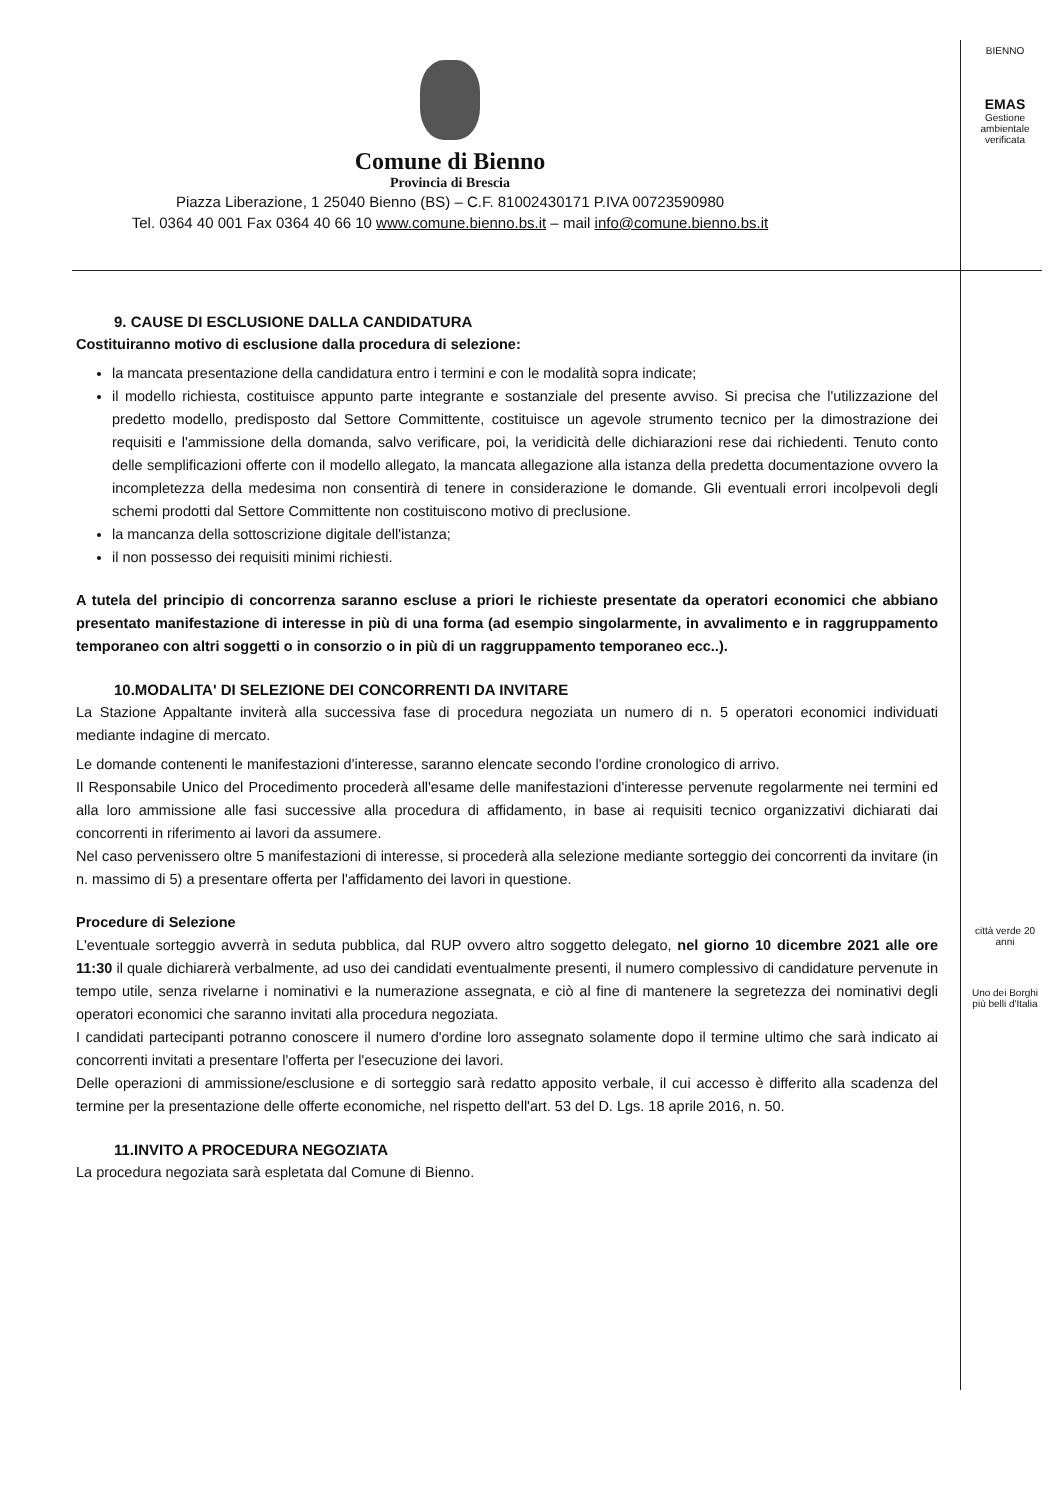Comune di Bienno
Provincia di Brescia
Piazza Liberazione, 1 25040 Bienno (BS) – C.F. 81002430171 P.IVA 00723590980
Tel. 0364 40 001 Fax 0364 40 66 10 www.comune.bienno.bs.it – mail info@comune.bienno.bs.it
BIENNO
EMAS
Gestione ambientale verificata
città verde 20 anni
Uno dei Borghi più belli d'Italia
9. CAUSE DI ESCLUSIONE DALLA CANDIDATURA
Costituiranno motivo di esclusione dalla procedura di selezione:
la mancata presentazione della candidatura entro i termini e con le modalità sopra indicate;
il modello richiesta, costituisce appunto parte integrante e sostanziale del presente avviso. Si precisa che l'utilizzazione del predetto modello, predisposto dal Settore Committente, costituisce un agevole strumento tecnico per la dimostrazione dei requisiti e l'ammissione della domanda, salvo verificare, poi, la veridicità delle dichiarazioni rese dai richiedenti. Tenuto conto delle semplificazioni offerte con il modello allegato, la mancata allegazione alla istanza della predetta documentazione ovvero la incompletezza della medesima non consentirà di tenere in considerazione le domande. Gli eventuali errori incolpevoli degli schemi prodotti dal Settore Committente non costituiscono motivo di preclusione.
la mancanza della sottoscrizione digitale dell'istanza;
il non possesso dei requisiti minimi richiesti.
A tutela del principio di concorrenza saranno escluse a priori le richieste presentate da operatori economici che abbiano presentato manifestazione di interesse in più di una forma (ad esempio singolarmente, in avvalimento e in raggruppamento temporaneo con altri soggetti o in consorzio o in più di un raggruppamento temporaneo ecc..).
10.MODALITA' DI SELEZIONE DEI CONCORRENTI DA INVITARE
La Stazione Appaltante inviterà alla successiva fase di procedura negoziata un numero di n. 5 operatori economici individuati mediante indagine di mercato.
Le domande contenenti le manifestazioni d'interesse, saranno elencate secondo l'ordine cronologico di arrivo.
Il Responsabile Unico del Procedimento procederà all'esame delle manifestazioni d'interesse pervenute regolarmente nei termini ed alla loro ammissione alle fasi successive alla procedura di affidamento, in base ai requisiti tecnico organizzativi dichiarati dai concorrenti in riferimento ai lavori da assumere.
Nel caso pervenissero oltre 5 manifestazioni di interesse, si procederà alla selezione mediante sorteggio dei concorrenti da invitare (in n. massimo di 5) a presentare offerta per l'affidamento dei lavori in questione.
Procedure di Selezione
L'eventuale sorteggio avverrà in seduta pubblica, dal RUP ovvero altro soggetto delegato, nel giorno 10 dicembre 2021 alle ore 11:30 il quale dichiarerà verbalmente, ad uso dei candidati eventualmente presenti, il numero complessivo di candidature pervenute in tempo utile, senza rivelarne i nominativi e la numerazione assegnata, e ciò al fine di mantenere la segretezza dei nominativi degli operatori economici che saranno invitati alla procedura negoziata.
I candidati partecipanti potranno conoscere il numero d'ordine loro assegnato solamente dopo il termine ultimo che sarà indicato ai concorrenti invitati a presentare l'offerta per l'esecuzione dei lavori.
Delle operazioni di ammissione/esclusione e di sorteggio sarà redatto apposito verbale, il cui accesso è differito alla scadenza del termine per la presentazione delle offerte economiche, nel rispetto dell'art. 53 del D. Lgs. 18 aprile 2016, n. 50.
11.INVITO A PROCEDURA NEGOZIATA
La procedura negoziata sarà espletata dal Comune di Bienno.